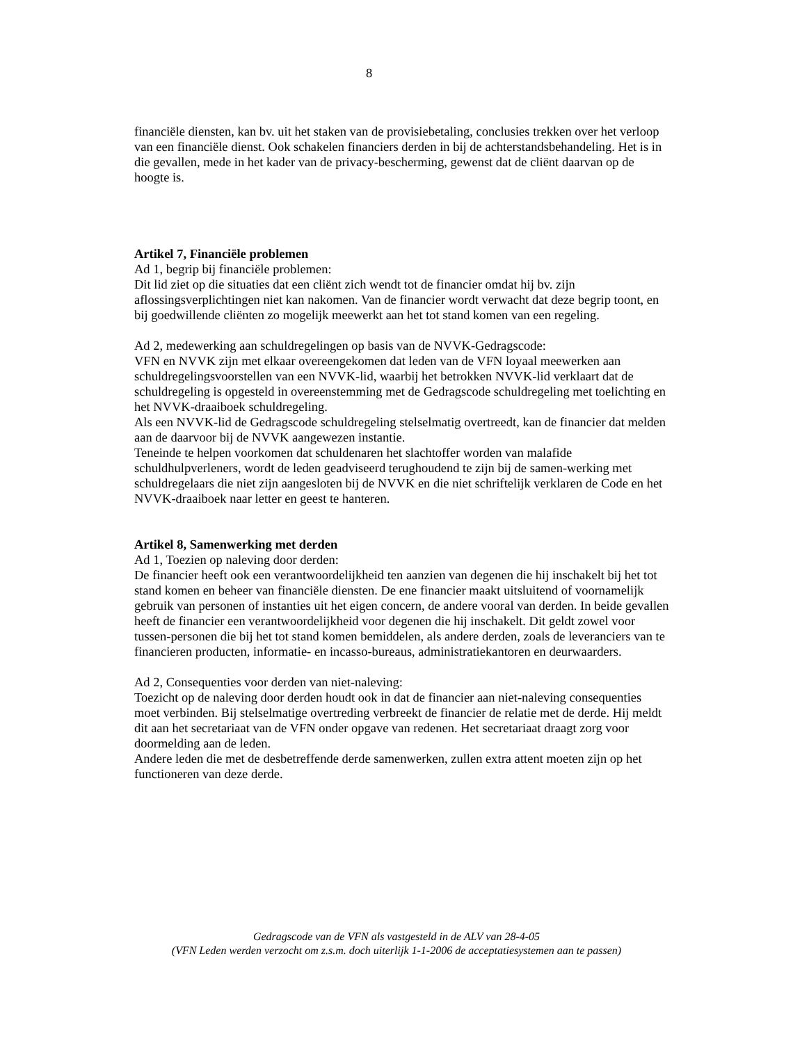8
financiële diensten, kan bv. uit het staken van de provisiebetaling, conclusies trekken over het verloop van een financiële dienst. Ook schakelen financiers derden in bij de achterstandsbehandeling. Het is in die gevallen, mede in het kader van de privacy-bescherming, gewenst dat de cliënt daarvan op de hoogte is.
Artikel 7, Financiële problemen
Ad 1, begrip bij financiële problemen:
Dit lid ziet op die situaties dat een cliënt zich wendt tot de financier omdat hij bv. zijn aflossingsverplichtingen niet kan nakomen. Van de financier wordt verwacht dat deze begrip toont, en bij goedwillende cliënten zo mogelijk meewerkt aan het tot stand komen van een regeling.
Ad 2, medewerking aan schuldregelingen op basis van de NVVK-Gedragscode:
VFN en NVVK zijn met elkaar overeengekomen dat leden van de VFN loyaal meewerken aan schuldregelingsvoorstellen van een NVVK-lid, waarbij het betrokken NVVK-lid verklaart dat de schuldregeling is opgesteld in overeenstemming met de Gedragscode schuldregeling met toelichting en het NVVK-draaiboek schuldregeling.
Als een NVVK-lid de Gedragscode schuldregeling stelselmatig overtreedt, kan de financier dat melden aan de daarvoor bij de NVVK aangewezen instantie.
Teneinde te helpen voorkomen dat schuldenaren het slachtoffer worden van malafide schuldhulpverleners, wordt de leden geadviseerd terughoudend te zijn bij de samen-werking met schuldregelaars die niet zijn aangesloten bij de NVVK en die niet schriftelijk verklaren de Code en het NVVK-draaiboek naar letter en geest te hanteren.
Artikel 8, Samenwerking met derden
Ad 1, Toezien op naleving door derden:
De financier heeft ook een verantwoordelijkheid ten aanzien van degenen die hij inschakelt bij het tot stand komen en beheer van financiële diensten. De ene financier maakt uitsluitend of voornamelijk gebruik van personen of instanties uit het eigen concern, de andere vooral van derden. In beide gevallen heeft de financier een verantwoordelijkheid voor degenen die hij inschakelt. Dit geldt zowel voor tussen-personen die bij het tot stand komen bemiddelen, als andere derden, zoals de leveranciers van te financieren producten, informatie- en incasso-bureaus, administratiekantoren en deurwaarders.
Ad 2, Consequenties voor derden van niet-naleving:
Toezicht op de naleving door derden houdt ook in dat de financier aan niet-naleving consequenties moet verbinden. Bij stelselmatige overtreding verbreekt de financier de relatie met de derde. Hij meldt dit aan het secretariaat van de VFN onder opgave van redenen. Het secretariaat draagt zorg voor doormelding aan de leden.
Andere leden die met de desbetreffende derde samenwerken, zullen extra attent moeten zijn op het functioneren van deze derde.
Gedragscode van de VFN als vastgesteld in de ALV van 28-4-05
(VFN Leden werden verzocht om z.s.m. doch uiterlijk 1-1-2006 de acceptatiesystemen aan te passen)